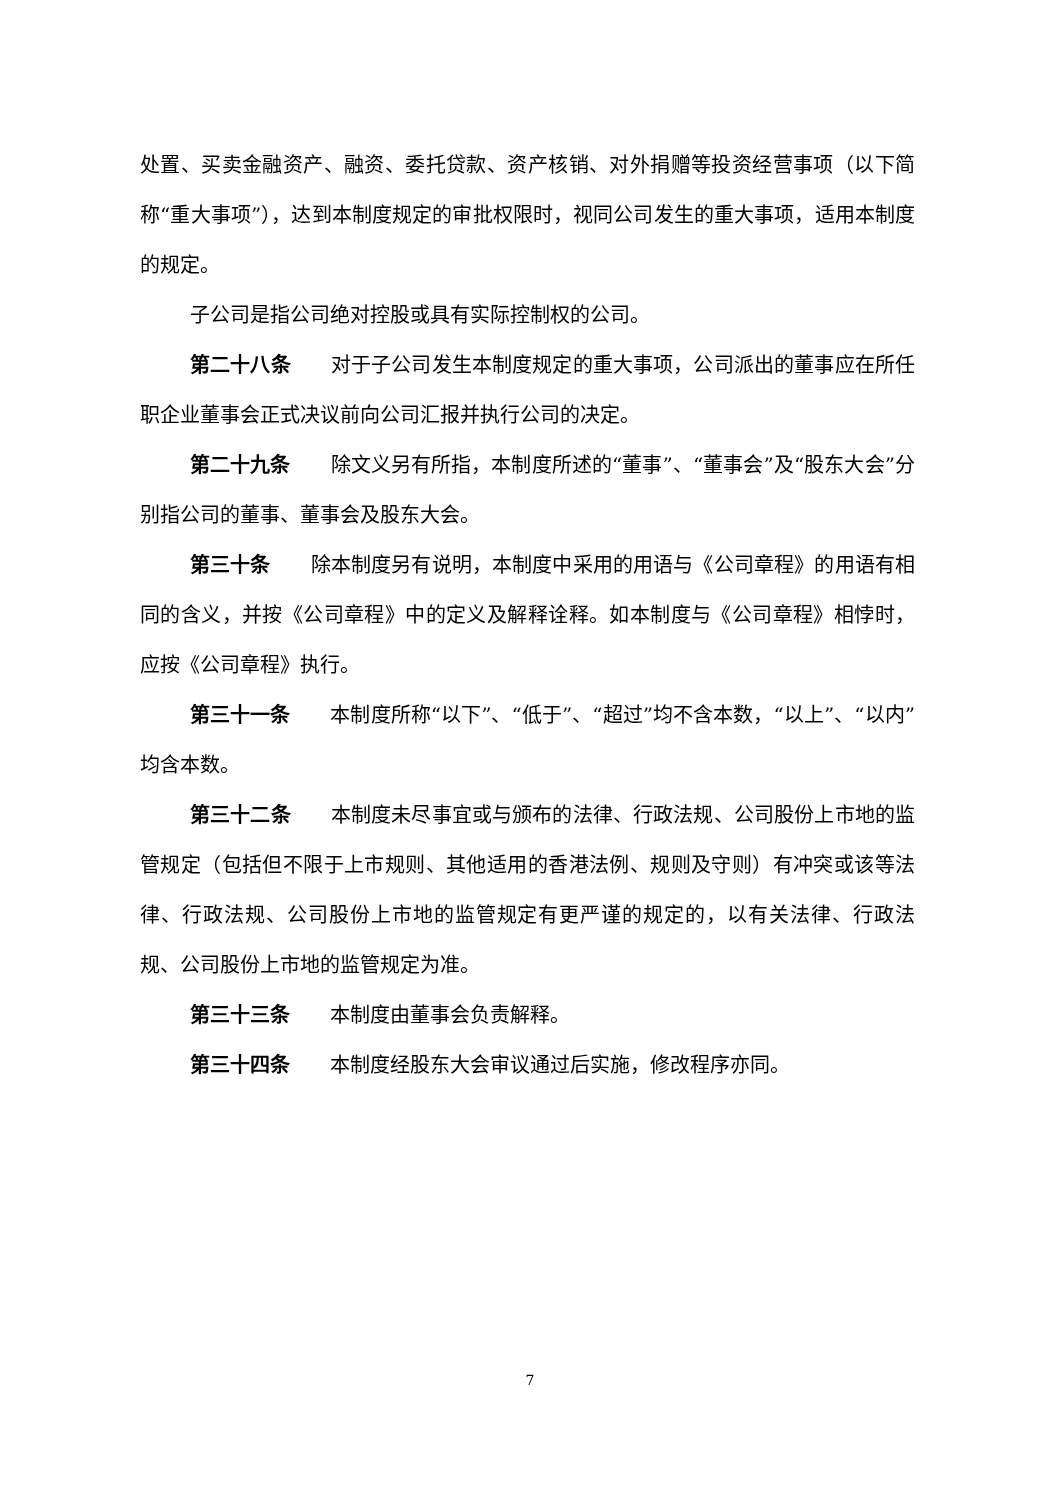处置、买卖金融资产、融资、委托贷款、资产核销、对外捐赠等投资经营事项（以下简称“重大事项”），达到本制度规定的审批权限时，视同公司发生的重大事项，适用本制度的规定。
子公司是指公司绝对控股或具有实际控制权的公司。
第二十八条 对于子公司发生本制度规定的重大事项，公司派出的董事应在所任职企业董事会正式决议前向公司汇报并执行公司的决定。
第二十九条 除文义另有所指，本制度所述的“董事”、“董事会”及“股东大会”分别指公司的董事、董事会及股东大会。
第三十条 除本制度另有说明，本制度中采用的用语与《公司章程》的用语有相同的含义，并按《公司章程》中的定义及解释诠释。如本制度与《公司章程》相悖时，应按《公司章程》执行。
第三十一条 本制度所称“以下”、“低于”、“超过”均不含本数，“以上”、“以内”均含本数。
第三十二条 本制度未尽事宜或与颁布的法律、行政法规、公司股份上市地的监管规定（包括但不限于上市规则、其他适用的香港法例、规则及守则）有冲突或该等法律、行政法规、公司股份上市地的监管规定有更严谨的规定的，以有关法律、行政法规、公司股份上市地的监管规定为准。
第三十三条 本制度由董事会负责解释。
第三十四条 本制度经股东大会审议通过后实施，修改程序亦同。
7